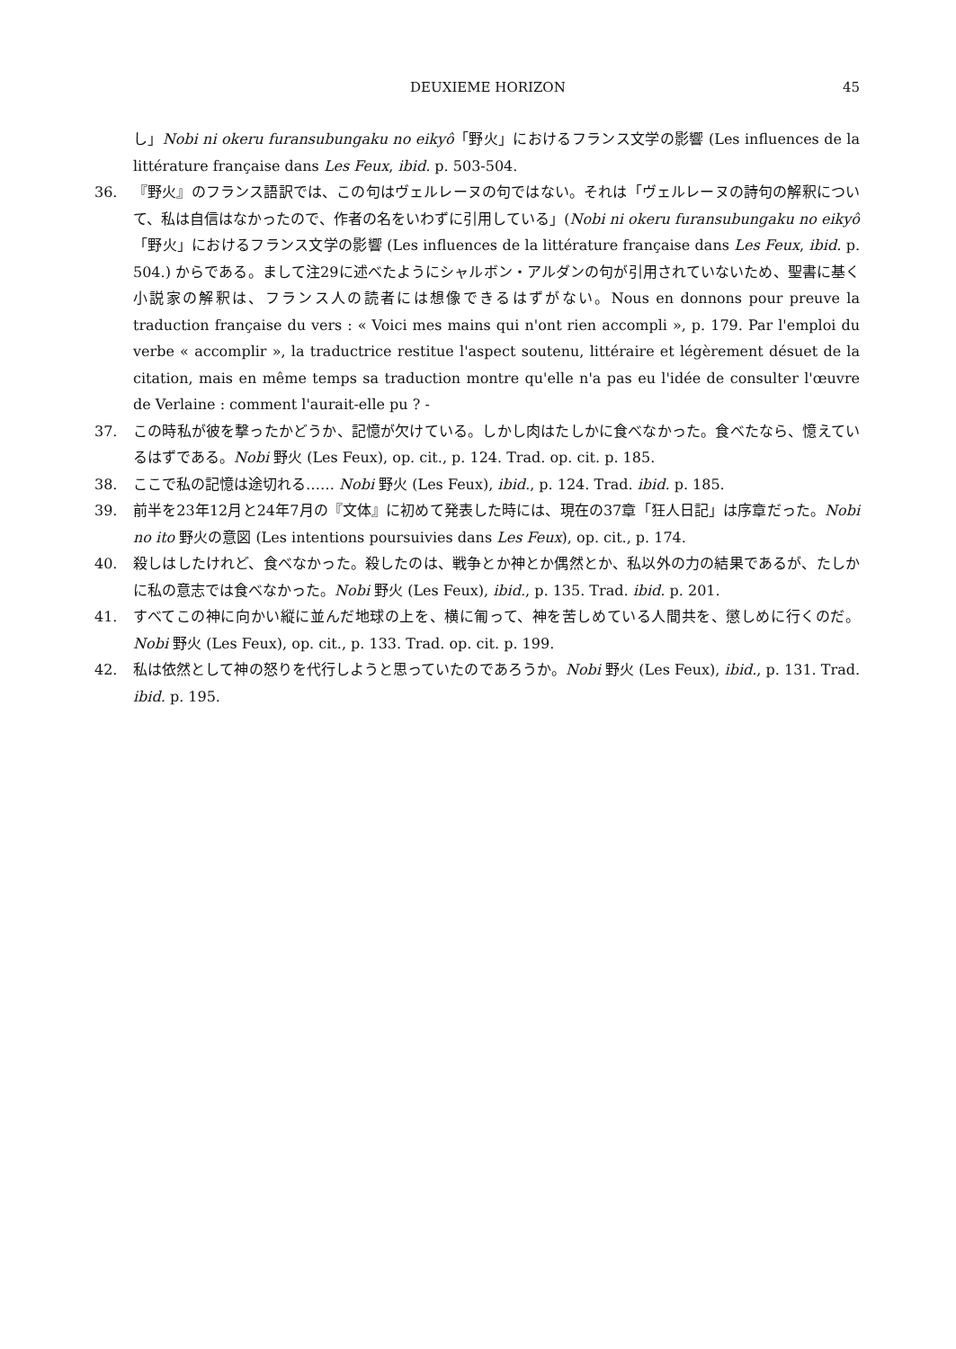DEUXIEME HORIZON 45
し」Nobi ni okeru furansubungaku no eikyô「野火」におけるフランス文学の影響 (Les influences de la littérature française dans Les Feux, ibid. p. 503-504.
36. 『野火』のフランス語訳では、この句はヴェルレーヌの句ではない。それは「ヴェルレーヌの詩句の解釈について、私は自信はなかったので、作者の名をいわずに引用している」(Nobi ni okeru furansubungaku no eikyô「野火」におけるフランス文学の影響 (Les influences de la littérature française dans Les Feux, ibid. p. 504.) からである。まして注29に述べたようにシャルボン・アルダンの句が引用されていないため、聖書に基く小説家の解釈は、フランス人の読者には想像できるはずがない。Nous en donnons pour preuve la traduction française du vers : « Voici mes mains qui n'ont rien accompli », p. 179. Par l'emploi du verbe « accomplir », la traductrice restitue l'aspect soutenu, littéraire et légèrement désuet de la citation, mais en même temps sa traduction montre qu'elle n'a pas eu l'idée de consulter l'œuvre de Verlaine : comment l'aurait-elle pu ? -
37. この時私が彼を撃ったかどうか、記憶が欠けている。しかし肉はたしかに食べなかった。食べたなら、憶えているはずである。Nobi 野火 (Les Feux), op. cit., p. 124. Trad. op. cit. p. 185.
38. ここで私の記憶は途切れる…… Nobi 野火 (Les Feux), ibid., p. 124. Trad. ibid. p. 185.
39. 前半を23年12月と24年7月の『文体』に初めて発表した時には、現在の37章「狂人日記」は序章だった。Nobi no ito 野火の意図 (Les intentions poursuivies dans Les Feux), op. cit., p. 174.
40. 殺しはしたけれど、食べなかった。殺したのは、戦争とか神とか偶然とか、私以外の力の結果であるが、たしかに私の意志では食べなかった。Nobi 野火 (Les Feux), ibid., p. 135. Trad. ibid. p. 201.
41. すべてこの神に向かい縦に並んだ地球の上を、横に匍って、神を苦しめている人間共を、懲しめに行くのだ。Nobi 野火 (Les Feux), op. cit., p. 133. Trad. op. cit. p. 199.
42. 私は依然として神の怒りを代行しようと思っていたのであろうか。Nobi 野火 (Les Feux), ibid., p. 131. Trad. ibid. p. 195.